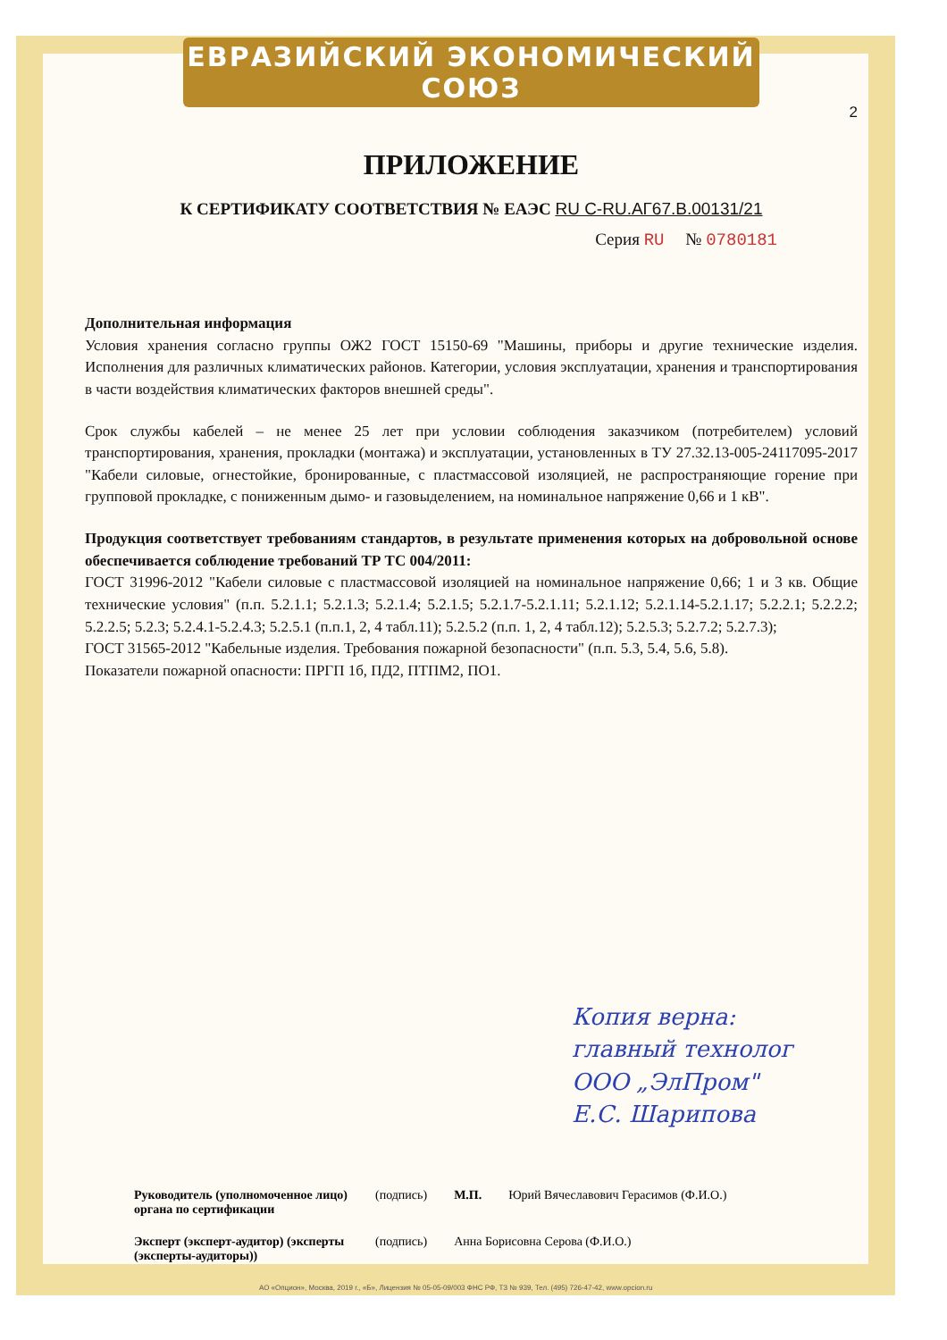ЕВРАЗИЙСКИЙ ЭКОНОМИЧЕСКИЙ СОЮЗ
2
ПРИЛОЖЕНИЕ
К СЕРТИФИКАТУ СООТВЕТСТВИЯ № ЕАЭС RU C-RU.АГ67.В.00131/21
Серия RU № 0780181
Дополнительная информация
Условия хранения согласно группы ОЖ2 ГОСТ 15150-69 "Машины, приборы и другие технические изделия. Исполнения для различных климатических районов. Категории, условия эксплуатации, хранения и транспортирования в части воздействия климатических факторов внешней среды".
Срок службы кабелей – не менее 25 лет при условии соблюдения заказчиком (потребителем) условий транспортирования, хранения, прокладки (монтажа) и эксплуатации, установленных в ТУ 27.32.13-005-24117095-2017 "Кабели силовые, огнестойкие, бронированные, с пластмассовой изоляцией, не распространяющие горение при групповой прокладке, с пониженным дымо- и газовыделением, на номинальное напряжение 0,66 и 1 кВ".
Продукция соответствует требованиям стандартов, в результате применения которых на добровольной основе обеспечивается соблюдение требований ТР ТС 004/2011:
ГОСТ 31996-2012 "Кабели силовые с пластмассовой изоляцией на номинальное напряжение 0,66; 1 и 3 кв. Общие технические условия" (п.п. 5.2.1.1; 5.2.1.3; 5.2.1.4; 5.2.1.5; 5.2.1.7-5.2.1.11; 5.2.1.12; 5.2.1.14-5.2.1.17; 5.2.2.1; 5.2.2.2; 5.2.2.5; 5.2.3; 5.2.4.1-5.2.4.3; 5.2.5.1 (п.п.1, 2, 4 табл.11); 5.2.5.2 (п.п. 1, 2, 4 табл.12); 5.2.5.3; 5.2.7.2; 5.2.7.3);
ГОСТ 31565-2012 "Кабельные изделия. Требования пожарной безопасности" (п.п. 5.3, 5.4, 5.6, 5.8).
Показатели пожарной опасности: ПРГП 1б, ПД2, ПТПМ2, ПО1.
Копия верна:
главный технолог
ООО „ЭлПром"
Е.С. Шарипова
Руководитель (уполномоченное лицо) органа по сертификации (подпись) М.П. Юрий Вячеславович Герасимов (Ф.И.О.)
Эксперт (эксперт-аудитор) (эксперты (эксперты-аудиторы)) (подпись) Анна Борисовна Серова (Ф.И.О.)
АО «Опцион», Москва, 2019 г., «Б», Лицензия № 05-05-09/003 ФНС РФ, ТЗ № 939, Тел. (495) 726-47-42, www.opcion.ru